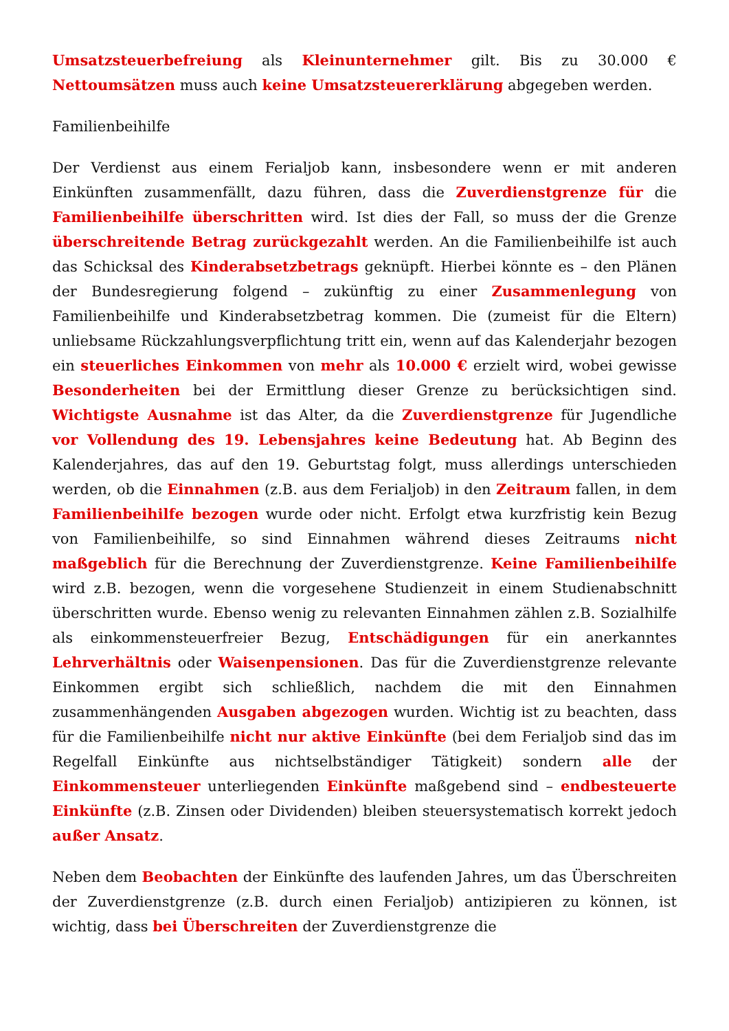Umsatzsteuerbefreiung als Kleinunternehmer gilt. Bis zu 30.000 € Nettoumsätzen muss auch keine Umsatzsteuererklärung abgegeben werden.
Familienbeihilfe
Der Verdienst aus einem Ferialjob kann, insbesondere wenn er mit anderen Einkünften zusammenfällt, dazu führen, dass die Zuverdienstgrenze für die Familienbeihilfe überschritten wird. Ist dies der Fall, so muss der die Grenze überschreitende Betrag zurückgezahlt werden. An die Familienbeihilfe ist auch das Schicksal des Kinderabsetzbetrags geknüpft. Hierbei könnte es – den Plänen der Bundesregierung folgend – zukünftig zu einer Zusammenlegung von Familienbeihilfe und Kinderabsetzbetrag kommen. Die (zumeist für die Eltern) unliebsame Rückzahlungsverpflichtung tritt ein, wenn auf das Kalenderjahr bezogen ein steuerliches Einkommen von mehr als 10.000 € erzielt wird, wobei gewisse Besonderheiten bei der Ermittlung dieser Grenze zu berücksichtigen sind. Wichtigste Ausnahme ist das Alter, da die Zuverdienstgrenze für Jugendliche vor Vollendung des 19. Lebensjahres keine Bedeutung hat. Ab Beginn des Kalenderjahres, das auf den 19. Geburtstag folgt, muss allerdings unterschieden werden, ob die Einnahmen (z.B. aus dem Ferialjob) in den Zeitraum fallen, in dem Familienbeihilfe bezogen wurde oder nicht. Erfolgt etwa kurzfristig kein Bezug von Familienbeihilfe, so sind Einnahmen während dieses Zeitraums nicht maßgeblich für die Berechnung der Zuverdienstgrenze. Keine Familienbeihilfe wird z.B. bezogen, wenn die vorgesehene Studienzeit in einem Studienabschnitt überschritten wurde. Ebenso wenig zu relevanten Einnahmen zählen z.B. Sozialhilfe als einkommensteuerfreier Bezug, Entschädigungen für ein anerkanntes Lehrverhältnis oder Waisenpensionen. Das für die Zuverdienstgrenze relevante Einkommen ergibt sich schließlich, nachdem die mit den Einnahmen zusammenhängenden Ausgaben abgezogen wurden. Wichtig ist zu beachten, dass für die Familienbeihilfe nicht nur aktive Einkünfte (bei dem Ferialjob sind das im Regelfall Einkünfte aus nichtselbständiger Tätigkeit) sondern alle der Einkommensteuer unterliegenden Einkünfte maßgebend sind – endbesteuerte Einkünfte (z.B. Zinsen oder Dividenden) bleiben steuersystematisch korrekt jedoch außer Ansatz.
Neben dem Beobachten der Einkünfte des laufenden Jahres, um das Überschreiten der Zuverdienstgrenze (z.B. durch einen Ferialjob) antizipieren zu können, ist wichtig, dass bei Überschreiten der Zuverdienstgrenze die